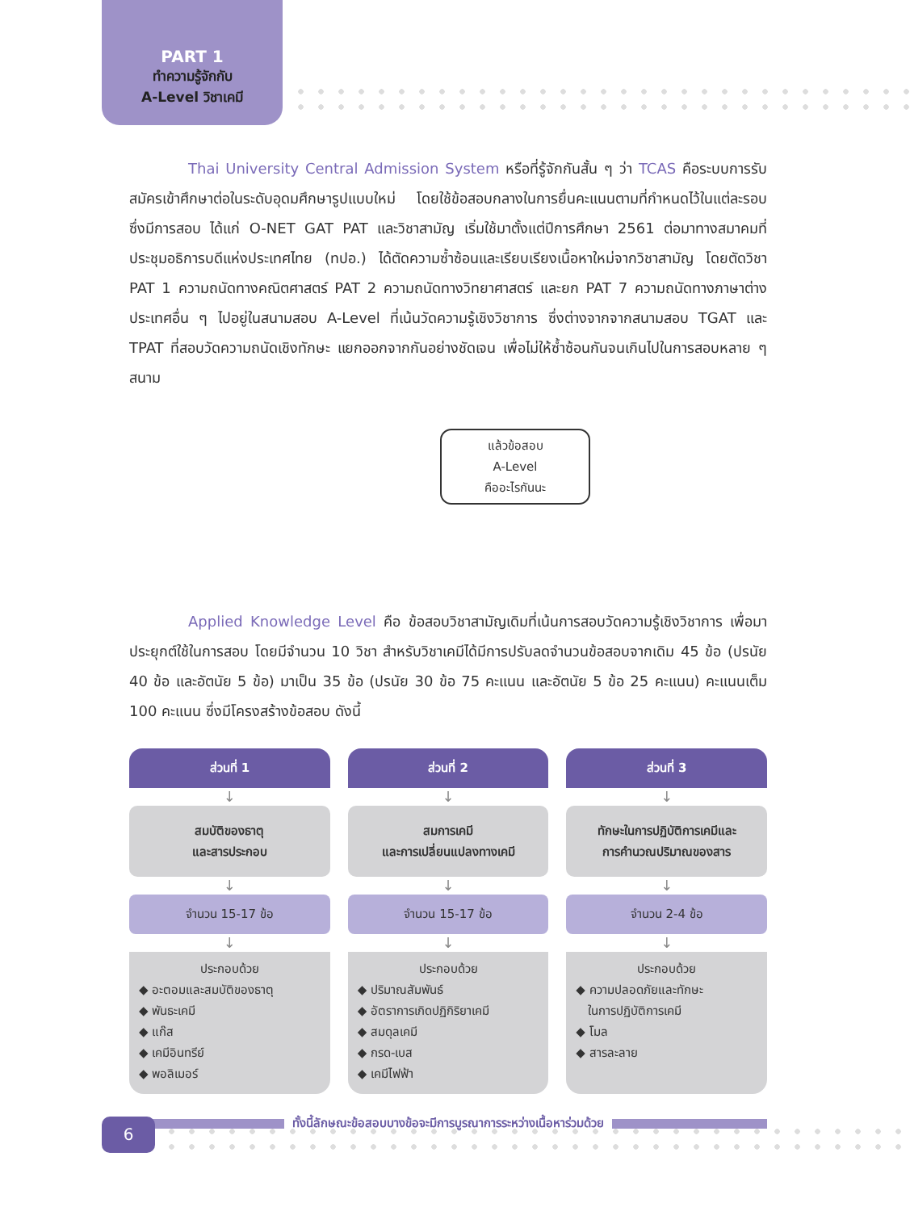PART 1
ทำความรู้จักกับ
A-Level วิชาเคมี
Thai University Central Admission System หรือที่รู้จักกันสั้น ๆ ว่า TCAS คือระบบการรับสมัครเข้าศึกษาต่อในระดับอุดมศึกษารูปแบบใหม่ โดยใช้ข้อสอบกลางในการยื่นคะแนนตามที่กำหนดไว้ในแต่ละรอบ ซึ่งมีการสอบ ได้แก่ O-NET GAT PAT และวิชาสามัญ เริ่มใช้มาตั้งแต่ปีการศึกษา 2561 ต่อมาทางสมาคมที่ประชุมอธิการบดีแห่งประเทศไทย (ทปอ.) ได้ตัดความซ้ำซ้อนและเรียบเรียงเนื้อหาใหม่จากวิชาสามัญ โดยตัดวิชา PAT 1 ความถนัดทางคณิตศาสตร์ PAT 2 ความถนัดทางวิทยาศาสตร์ และยก PAT 7 ความถนัดทางภาษาต่างประเทศอื่น ๆ ไปอยู่ในสนามสอบ A-Level ที่เน้นวัดความรู้เชิงวิชาการ ซึ่งต่างจากจากสนามสอบ TGAT และ TPAT ที่สอบวัดความถนัดเชิงทักษะ แยกออกจากกันอย่างชัดเจน เพื่อไม่ให้ซ้ำซ้อนกันจนเกินไปในการสอบหลาย ๆ สนาม
แล้วข้อสอบ
A-Level
คืออะไรกันนะ
Applied Knowledge Level คือ ข้อสอบวิชาสามัญเดิมที่เน้นการสอบวัดความรู้เชิงวิชาการ เพื่อมาประยุกต์ใช้ในการสอบ โดยมีจำนวน 10 วิชา สำหรับวิชาเคมีได้มีการปรับลดจำนวนข้อสอบจากเดิม 45 ข้อ (ปรนัย 40 ข้อ และอัตนัย 5 ข้อ) มาเป็น 35 ข้อ (ปรนัย 30 ข้อ 75 คะแนน และอัตนัย 5 ข้อ 25 คะแนน) คะแนนเต็ม 100 คะแนน ซึ่งมีโครงสร้างข้อสอบ ดังนี้
ส่วนที่ 1
↓
สมบัติของธาตุ
และสารประกอบ
↓
จำนวน 15-17 ข้อ
↓
ประกอบด้วย
◆ อะตอมและสมบัติของธาตุ
◆ พันธะเคมี
◆ แก๊ส
◆ เคมีอินทรีย์
◆ พอลิเมอร์
ส่วนที่ 2
↓
สมการเคมี
และการเปลี่ยนแปลงทางเคมี
↓
จำนวน 15-17 ข้อ
↓
ประกอบด้วย
◆ ปริมาณสัมพันธ์
◆ อัตราการเกิดปฏิกิริยาเคมี
◆ สมดุลเคมี
◆ กรด-เบส
◆ เคมีไฟฟ้า
ส่วนที่ 3
↓
ทักษะในการปฏิบัติการเคมีและ
การคำนวณปริมาณของสาร
↓
จำนวน 2-4 ข้อ
↓
ประกอบด้วย
◆ ความปลอดภัยและทักษะ
ในการปฏิบัติการเคมี
◆ โมล
◆ สารละลาย
ทั้งนี้ลักษณะข้อสอบบางข้อจะมีการบูรณาการระหว่างเนื้อหาร่วมด้วย
6